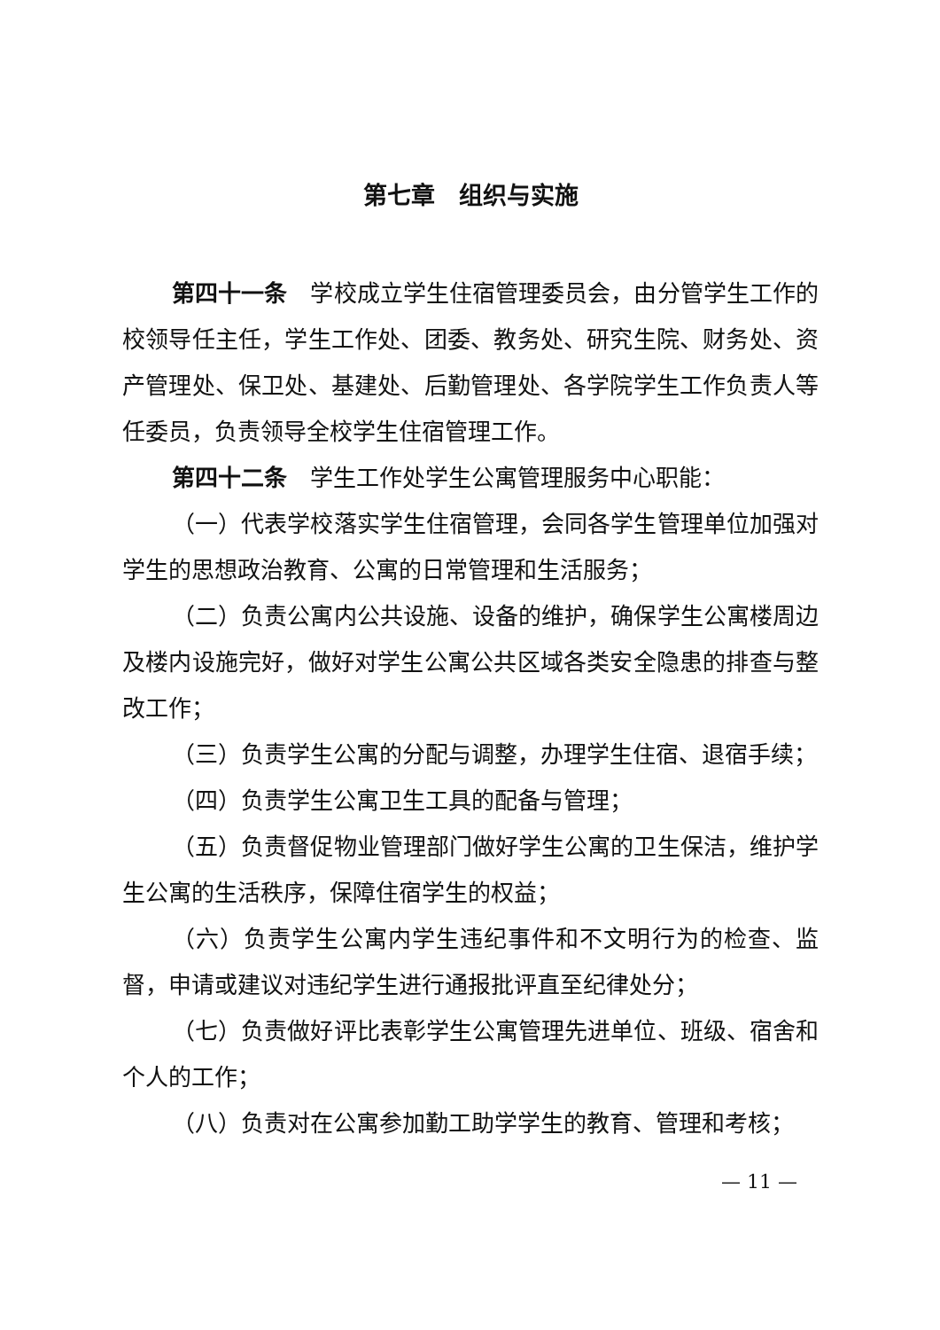第七章　组织与实施
第四十一条　学校成立学生住宿管理委员会，由分管学生工作的校领导任主任，学生工作处、团委、教务处、研究生院、财务处、资产管理处、保卫处、基建处、后勤管理处、各学院学生工作负责人等任委员，负责领导全校学生住宿管理工作。
第四十二条　学生工作处学生公寓管理服务中心职能：
（一）代表学校落实学生住宿管理，会同各学生管理单位加强对学生的思想政治教育、公寓的日常管理和生活服务；
（二）负责公寓内公共设施、设备的维护，确保学生公寓楼周边及楼内设施完好，做好对学生公寓公共区域各类安全隐患的排查与整改工作；
（三）负责学生公寓的分配与调整，办理学生住宿、退宿手续；
（四）负责学生公寓卫生工具的配备与管理；
（五）负责督促物业管理部门做好学生公寓的卫生保洁，维护学生公寓的生活秩序，保障住宿学生的权益；
（六）负责学生公寓内学生违纪事件和不文明行为的检查、监督，申请或建议对违纪学生进行通报批评直至纪律处分；
（七）负责做好评比表彰学生公寓管理先进单位、班级、宿舍和个人的工作；
（八）负责对在公寓参加勤工助学学生的教育、管理和考核；
— 11 —